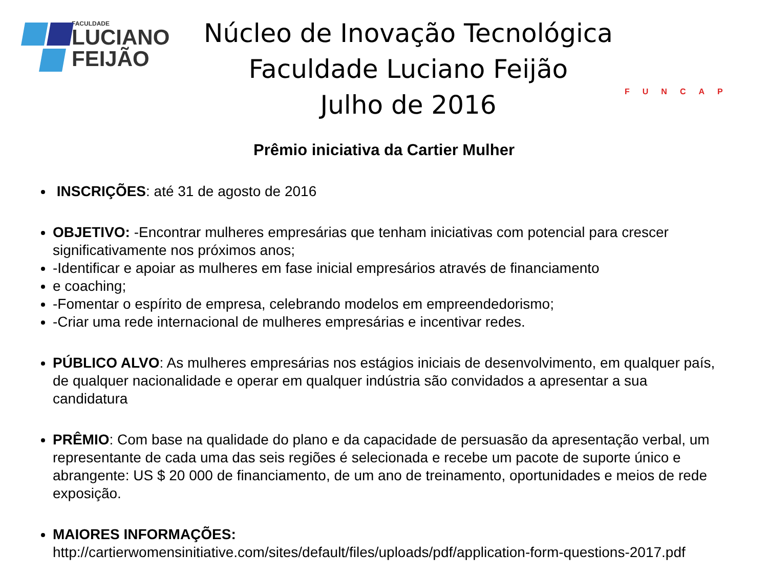FACULDADE
LUCIANO
FEIJÃO
Núcleo de Inovação Tecnológica
Faculdade Luciano Feijão
Julho de 2016
FUNCAP
Prêmio iniciativa da Cartier Mulher
INSCRIÇÕES: até 31 de agosto de 2016
OBJETIVO: -Encontrar mulheres empresárias que tenham iniciativas com potencial para crescer significativamente nos próximos anos;
-Identificar e apoiar as mulheres em fase inicial empresários através de financiamento
e coaching;
-Fomentar o espírito de empresa, celebrando modelos em empreendedorismo;
-Criar uma rede internacional de mulheres empresárias e incentivar redes.
PÚBLICO ALVO: As mulheres empresárias nos estágios iniciais de desenvolvimento, em qualquer país, de qualquer nacionalidade e operar em qualquer indústria são convidados a apresentar a sua candidatura
PRÊMIO: Com base na qualidade do plano e da capacidade de persuasão da apresentação verbal, um representante de cada uma das seis regiões é selecionada e recebe um pacote de suporte único e abrangente: US $ 20 000 de financiamento, de um ano de treinamento, oportunidades e meios de rede exposição.
MAIORES INFORMAÇÕES:
http://cartierwomensinitiative.com/sites/default/files/uploads/pdf/application-form-questions-2017.pdf